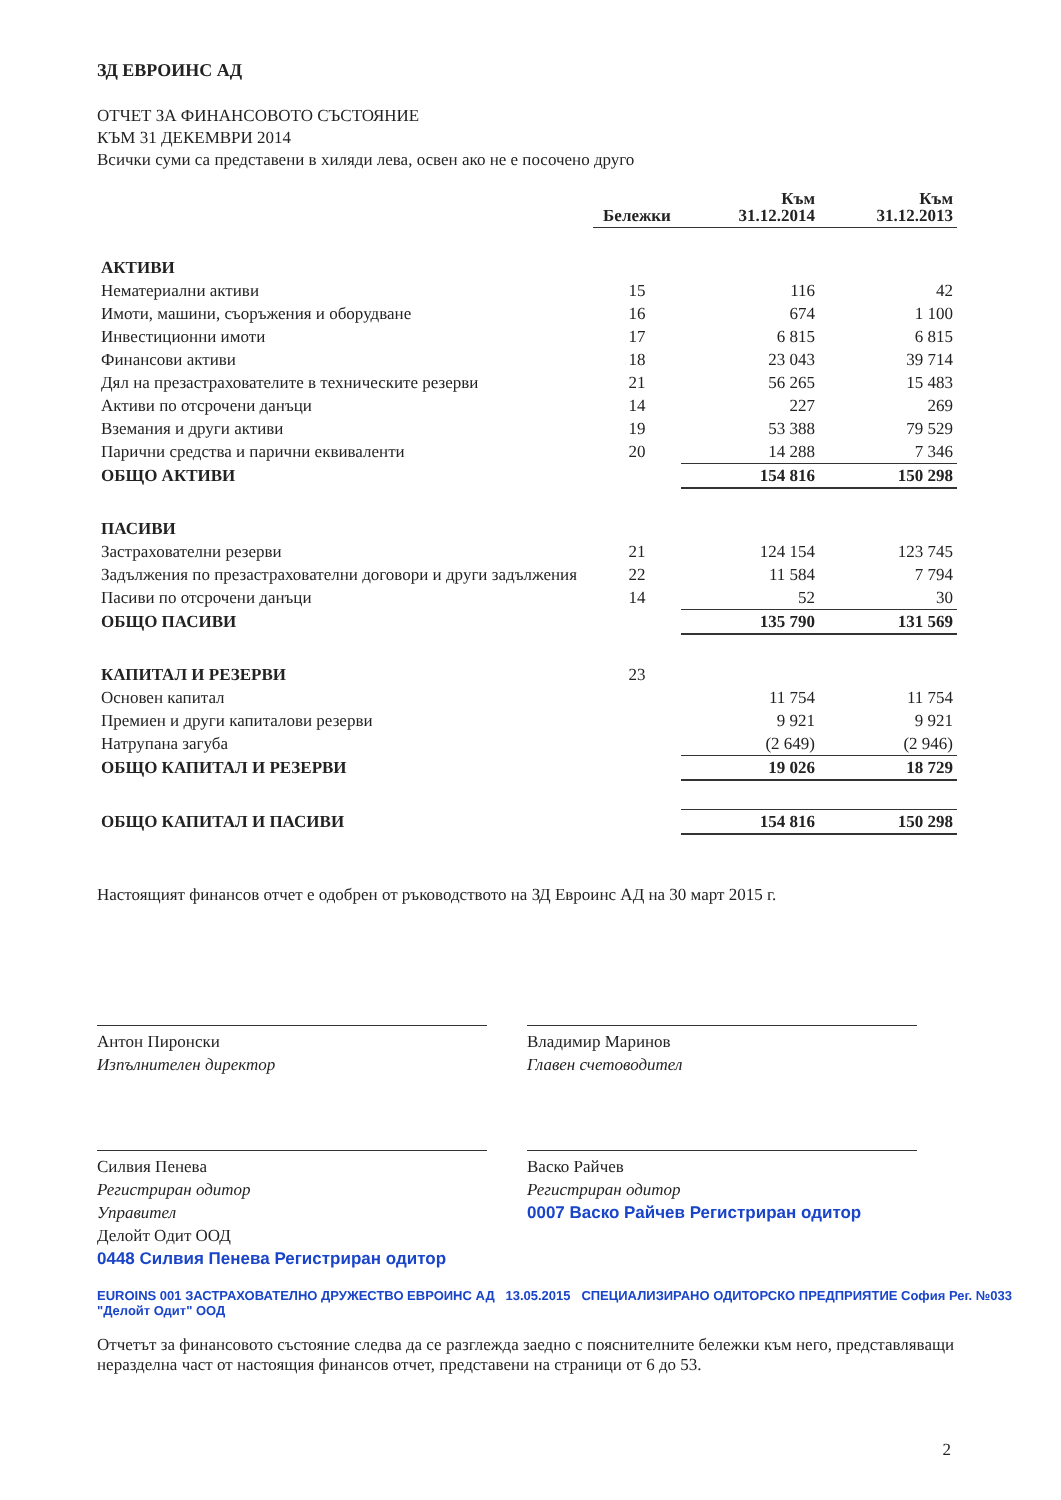ЗД ЕВРОИНС АД
ОТЧЕТ ЗА ФИНАНСОВОТО СЪСТОЯНИЕ
КЪМ 31 ДЕКЕМВРИ 2014
Всички суми са представени в хиляди лева, освен ако не е посочено друго
| | Бележки | Към 31.12.2014 | Към 31.12.2013 |
| --- | --- | --- | --- |
| АКТИВИ | | | |
| Нематериални активи | 15 | 116 | 42 |
| Имоти, машини, съоръжения и оборудване | 16 | 674 | 1 100 |
| Инвестиционни имоти | 17 | 6 815 | 6 815 |
| Финансови активи | 18 | 23 043 | 39 714 |
| Дял на презастрахователите в техническите резерви | 21 | 56 265 | 15 483 |
| Активи по отсрочени данъци | 14 | 227 | 269 |
| Вземания и други активи | 19 | 53 388 | 79 529 |
| Парични средства и парични еквиваленти | 20 | 14 288 | 7 346 |
| ОБЩО АКТИВИ | | 154 816 | 150 298 |
| ПАСИВИ | | | |
| Застрахователни резерви | 21 | 124 154 | 123 745 |
| Задължения по презастрахователни договори и други задължения | 22 | 11 584 | 7 794 |
| Пасиви по отсрочени данъци | 14 | 52 | 30 |
| ОБЩО ПАСИВИ | | 135 790 | 131 569 |
| КАПИТАЛ И РЕЗЕРВИ | 23 | | |
| Основен капитал | | 11 754 | 11 754 |
| Премиен и други капиталови резерви | | 9 921 | 9 921 |
| Натрупана загуба | | (2 649) | (2 946) |
| ОБЩО КАПИТАЛ И РЕЗЕРВИ | | 19 026 | 18 729 |
| ОБЩО КАПИТАЛ И ПАСИВИ | | 154 816 | 150 298 |
Настоящият финансов отчет е одобрен от ръководството на ЗД Евроинс АД на 30 март 2015 г.
Антон Пиронски
Изпълнителен директор
Владимир Маринов
Главен счетоводител
Силвия Пенева
Регистриран одитор
Управител
Делойт Одит ООД
0448 Силвия Пенева Регистриран одитор
Васко Райчев
Регистриран одитор
0007 Васко Райчев Регистриран одитор
EUROINS 001 ЗАСТРАХОВАТЕЛНО ДРУЖЕСТВО ЕВРОИНС АД 13.05.2015 СПЕЦИАЛИЗИРАНО ОДИТОРСКО ПРЕДПРИЯТИЕ София Рег. №033 "Делойт Одит" ООД
Отчетът за финансовото състояние следва да се разглежда заедно с пояснителните бележки към него, представляващи неразделна част от настоящия финансов отчет, представени на страници от 6 до 53.
2